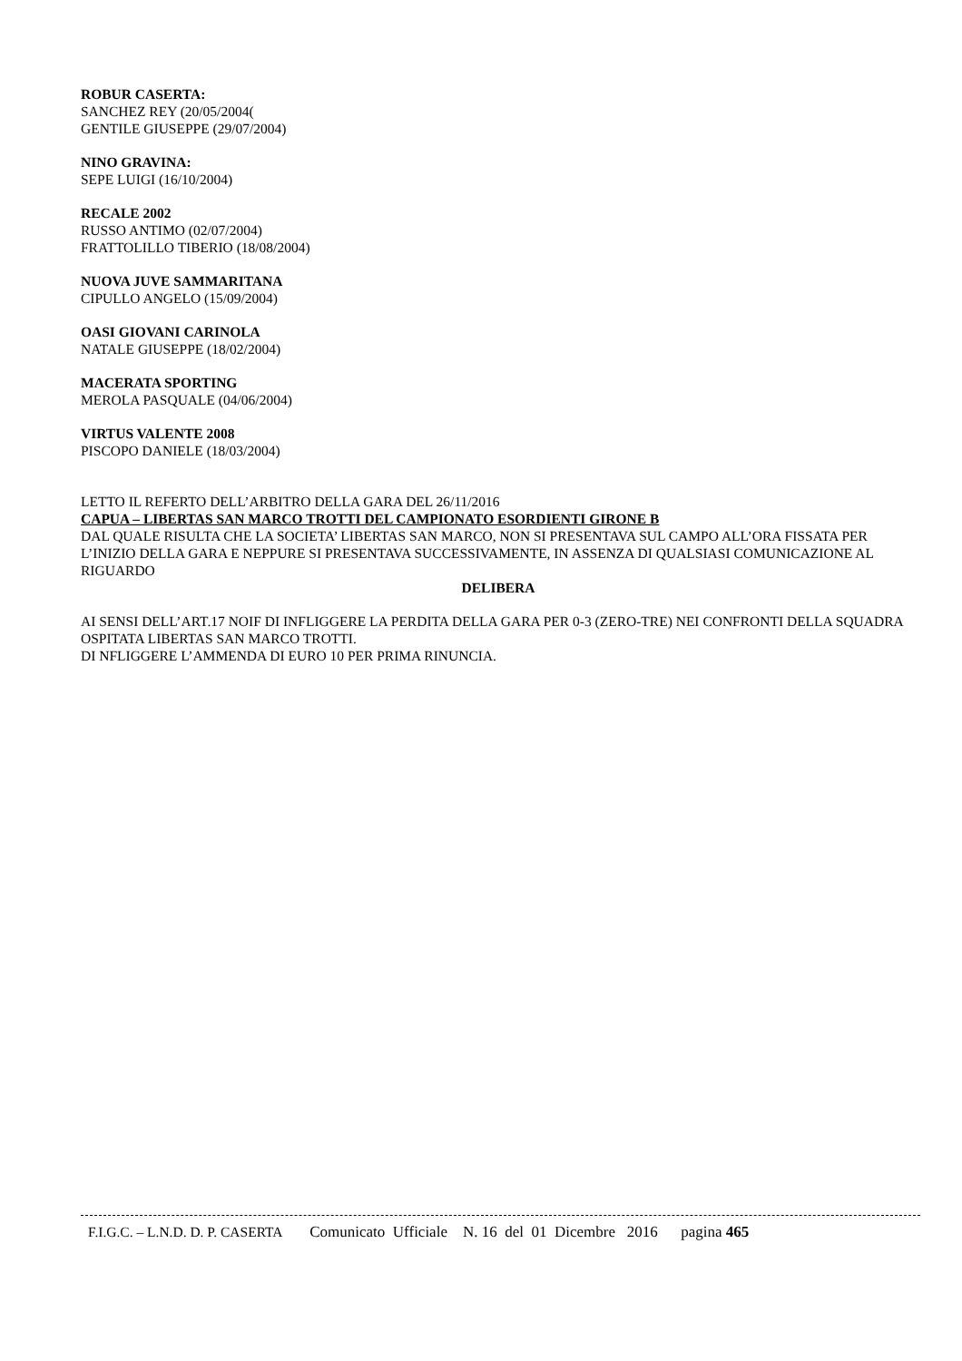ROBUR CASERTA:
SANCHEZ REY (20/05/2004(
GENTILE GIUSEPPE (29/07/2004)
NINO GRAVINA:
SEPE LUIGI (16/10/2004)
RECALE 2002
RUSSO ANTIMO (02/07/2004)
FRATTOLILLO TIBERIO (18/08/2004)
NUOVA JUVE SAMMARITANA
CIPULLO ANGELO (15/09/2004)
OASI GIOVANI CARINOLA
NATALE GIUSEPPE (18/02/2004)
MACERATA SPORTING
MEROLA PASQUALE (04/06/2004)
VIRTUS VALENTE 2008
PISCOPO DANIELE (18/03/2004)
LETTO IL REFERTO DELL’ARBITRO DELLA GARA DEL 26/11/2016
CAPUA – LIBERTAS SAN MARCO TROTTI DEL CAMPIONATO ESORDIENTI GIRONE B
DAL QUALE RISULTA CHE LA SOCIETA’ LIBERTAS SAN MARCO, NON SI PRESENTAVA SUL CAMPO ALL’ORA FISSATA PER L’INIZIO DELLA GARA E NEPPURE SI PRESENTAVA SUCCESSIVAMENTE, IN ASSENZA DI QUALSIASI COMUNICAZIONE AL RIGUARDO
DELIBERA
AI SENSI DELL’ART.17 NOIF DI INFLIGGERE LA PERDITA DELLA GARA PER 0-3 (ZERO-TRE) NEI CONFRONTI DELLA SQUADRA OSPITATA LIBERTAS SAN MARCO TROTTI.
DI NFLIGGERE L’AMMENDA DI EURO 10 PER PRIMA RINUNCIA.
F.I.G.C. – L.N.D. D. P. CASERTA Comunicato Ufficiale N. 16 del 01 Dicembre 2016 pagina 465